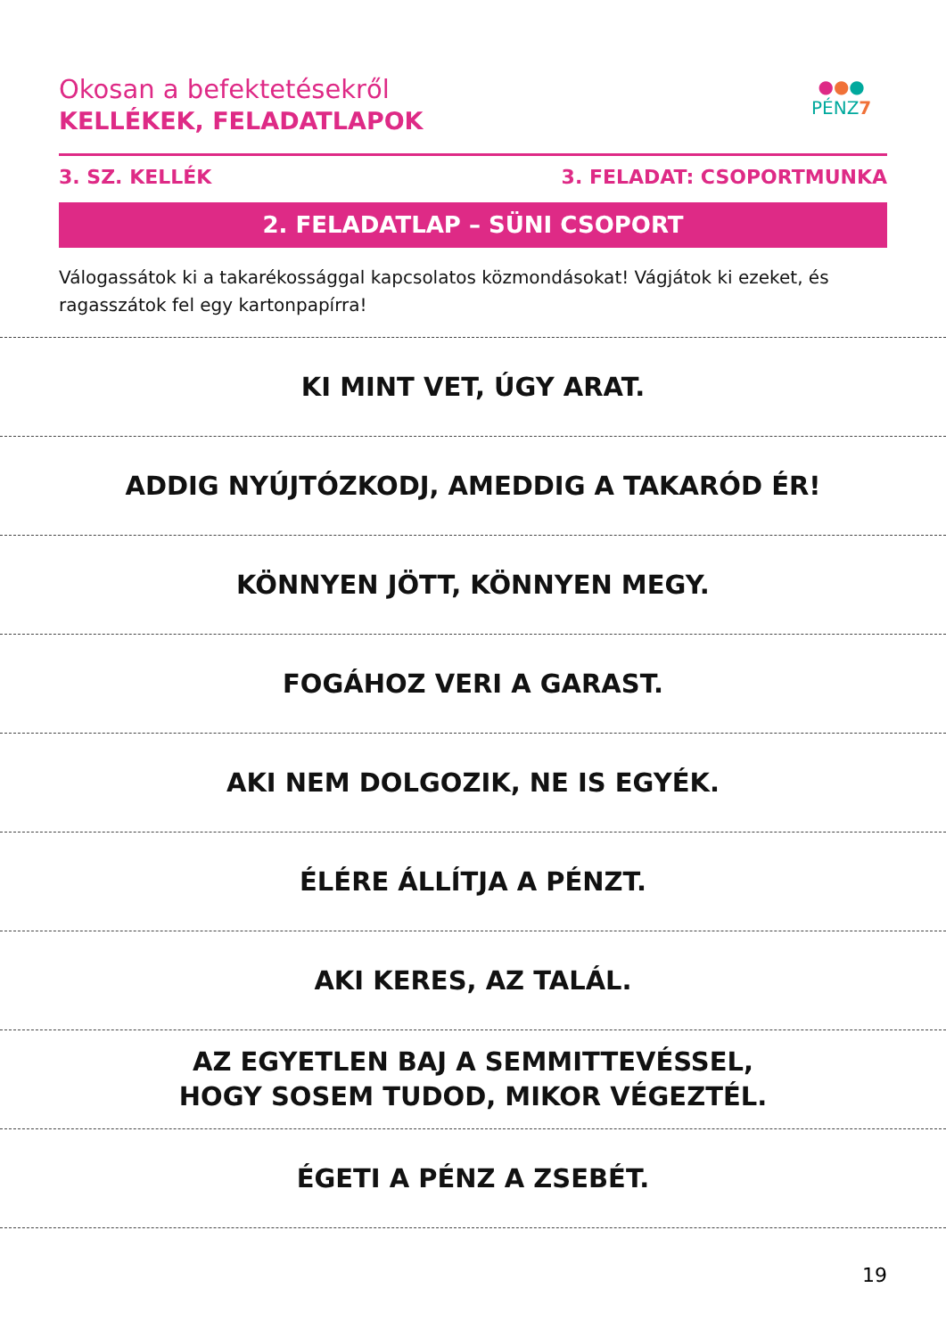Okosan a befektetésekről
KELLÉKEK, FELADATLAPOK
●●●
PÉNZ7
3. SZ. KELLÉK 3. FELADAT: CSOPORTMUNKA
2. FELADATLAP – SÜNI CSOPORT
Válogassátok ki a takarékossággal kapcsolatos közmondásokat! Vágjátok ki ezeket, és ragasszátok fel egy kartonpapírra!
KI MINT VET, ÚGY ARAT.
ADDIG NYÚJTÓZKODJ, AMEDDIG A TAKARÓD ÉR!
KÖNNYEN JÖTT, KÖNNYEN MEGY.
FOGÁHOZ VERI A GARAST.
AKI NEM DOLGOZIK, NE IS EGYÉK.
ÉLÉRE ÁLLÍTJA A PÉNZT.
AKI KERES, AZ TALÁL.
AZ EGYETLEN BAJ A SEMMITTEVÉSSEL,
HOGY SOSEM TUDOD, MIKOR VÉGEZTÉL.
ÉGETI A PÉNZ A ZSEBÉT.
19